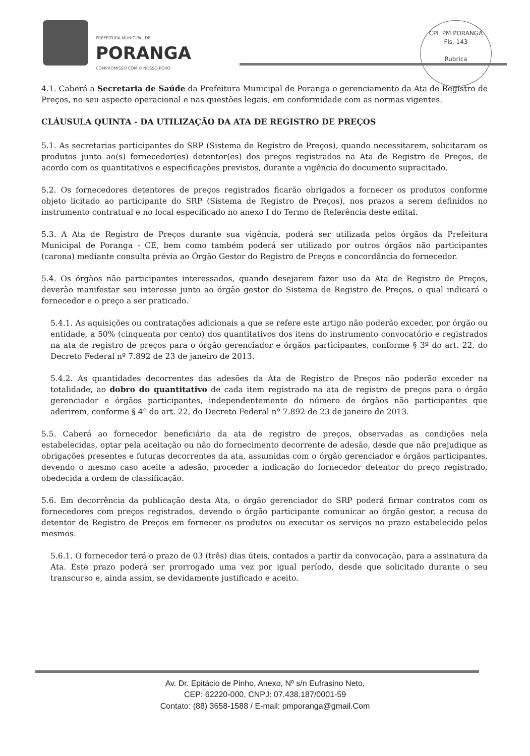PREFEITURA MUNICIPAL DE
PORANGA
COMPROMISSO COM O NOSSO POVO
CPL PM PORANGA
Fls. 143
Rubrica
4.1. Caberá a Secretaria de Saúde da Prefeitura Municipal de Poranga o gerenciamento da Ata de Registro de Preços, no seu aspecto operacional e nas questões legais, em conformidade com as normas vigentes.
CLÁUSULA QUINTA - DA UTILIZAÇÃO DA ATA DE REGISTRO DE PREÇOS
5.1. As secretarias participantes do SRP (Sistema de Registro de Preços), quando necessitarem, solicitaram os produtos junto ao(s) fornecedor(es) detentor(es) dos preços registrados na Ata de Registro de Preços, de acordo com os quantitativos e especificações previstos, durante a vigência do documento supracitado.
5.2. Os fornecedores detentores de preços registrados ficarão obrigados a fornecer os produtos conforme objeto licitado ao participante do SRP (Sistema de Registro de Preços), nos prazos a serem definidos no instrumento contratual e no local especificado no anexo I do Termo de Referência deste edital.
5.3. A Ata de Registro de Preços durante sua vigência, poderá ser utilizada pelos órgãos da Prefeitura Municipal de Poranga - CE, bem como também poderá ser utilizado por outros órgãos não participantes (carona) mediante consulta prévia ao Órgão Gestor do Registro de Preços e concordância do fornecedor.
5.4. Os órgãos não participantes interessados, quando desejarem fazer uso da Ata de Registro de Preços, deverão manifestar seu interesse junto ao órgão gestor do Sistema de Registro de Preços, o qual indicará o fornecedor e o preço a ser praticado.
5.4.1. As aquisições ou contratações adicionais a que se refere este artigo não poderão exceder, por órgão ou entidade, a 50% (cinquenta por cento) dos quantitativos dos itens do instrumento convocatório e registrados na ata de registro de preços para o órgão gerenciador e órgãos participantes, conforme § 3º do art. 22, do Decreto Federal nº 7.892 de 23 de janeiro de 2013.
5.4.2. As quantidades decorrentes das adesões da Ata de Registro de Preços não poderão exceder na totalidade, ao dobro do quantitativo de cada item registrado na ata de registro de preços para o órgão gerenciador e órgãos participantes, independentemente do número de órgãos não participantes que aderirem, conforme § 4º do art. 22, do Decreto Federal nº 7.892 de 23 de janeiro de 2013.
5.5. Caberá ao fornecedor beneficiário da ata de registro de preços, observadas as condições nela estabelecidas, optar pela aceitação ou não do fornecimento decorrente de adesão, desde que não prejudique as obrigações presentes e futuras decorrentes da ata, assumidas com o órgão gerenciador e órgãos participantes, devendo o mesmo caso aceite a adesão, proceder a indicação do fornecedor detentor do preço registrado, obedecida a ordem de classificação.
5.6. Em decorrência da publicação desta Ata, o órgão gerenciador do SRP poderá firmar contratos com os fornecedores com preços registrados, devendo o órgão participante comunicar ao órgão gestor, a recusa do detentor de Registro de Preços em fornecer os produtos ou executar os serviços no prazo estabelecido pelos mesmos.
5.6.1. O fornecedor terá o prazo de 03 (três) dias úteis, contados a partir da convocação, para a assinatura da Ata. Este prazo poderá ser prorrogado uma vez por igual período, desde que solicitado durante o seu transcurso e, ainda assim, se devidamente justificado e aceito.
Av. Dr. Epitácio de Pinho, Anexo, Nº s/n Eufrasino Neto,
CEP: 62220-000, CNPJ: 07.438.187/0001-59
Contato: (88) 3658-1588 / E-mail: pmporanga@gmail.Com